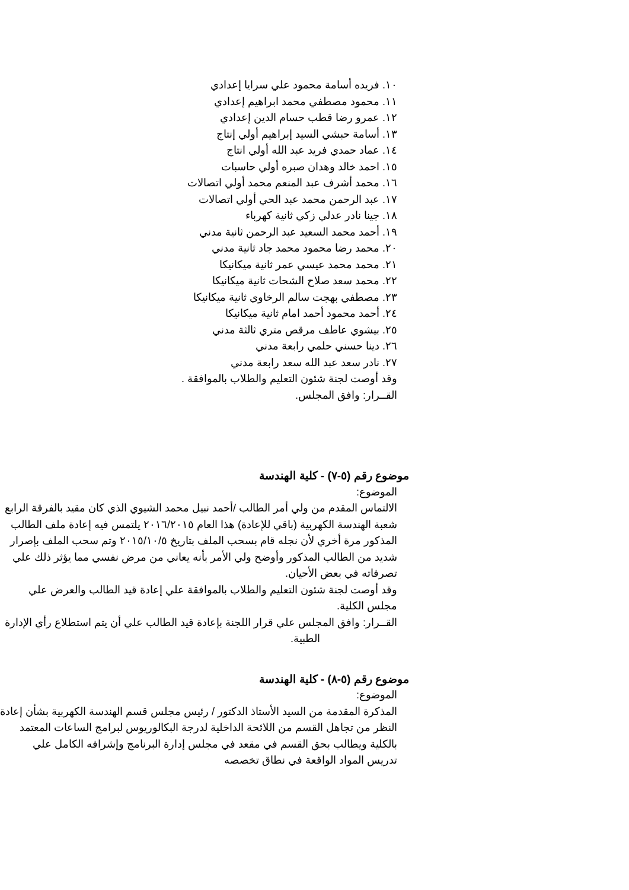١٠. فريده أسامة محمود علي سرايا إعدادي
١١. محمود مصطفي محمد ابراهيم إعدادي
١٢. عمرو رضا قطب حسام الدين إعدادي
١٣. أسامة حبشي السيد إبراهيم أولي إنتاج
١٤. عماد حمدي فريد عبد الله أولي انتاج
١٥. احمد خالد وهدان صبره أولي حاسبات
١٦. محمد أشرف عبد المنعم محمد أولي اتصالات
١٧. عبد الرحمن محمد عبد الحي أولي اتصالات
١٨. جينا نادر عدلي زكي ثانية كهرباء
١٩. أحمد محمد السعيد عبد الرحمن ثانية مدني
٢٠. محمد رضا محمود محمد جاد ثانية مدني
٢١. محمد محمد عيسي عمر ثانية ميكانيكا
٢٢. محمد سعد صلاح الشحات ثانية ميكانيكا
٢٣. مصطفي بهجت سالم الرخاوي ثانية ميكانيكا
٢٤. أحمد محمود أحمد امام ثانية ميكانيكا
٢٥. بيشوي عاطف مرقص متري ثالثة مدني
٢٦. دينا حسني حلمي رابعة مدني
٢٧. نادر سعد عبد الله سعد رابعة مدني
وقد أوصت لجنة شئون التعليم والطلاب بالموافقة .
القــرار: وافق المجلس.
موضوع رقم (٥-٧) - كلية الهندسة
الموضوع:
الالتماس المقدم من ولي أمر الطالب /أحمد نبيل محمد الشيوي الذي كان مقيد بالفرقة الرابع شعبة الهندسة الكهربية (باقي للإعادة) هذا العام ٢٠١٦/٢٠١٥ يلتمس فيه إعادة ملف الطالب المذكور مرة أخري لأن نجله قام بسحب الملف بتاريخ ٢٠١٥/١٠/٥ وتم سحب الملف بإصرار شديد من الطالب المذكور وأوضح ولي الأمر بأنه يعاني من مرض نفسي مما يؤثر ذلك علي تصرفاته في بعض الأحيان.
وقد أوصت لجنة شئون التعليم والطلاب بالموافقة علي إعادة قيد الطالب والعرض علي مجلس الكلية.
القــرار: وافق المجلس علي قرار اللجنة بإعادة قيد الطالب علي أن يتم استطلاع رأي الإدارة
الطبية.
موضوع رقم (٥-٨) - كلية الهندسة
الموضوع:
المذكرة المقدمة من السيد الأستاذ الدكتور / رئيس مجلس قسم الهندسة الكهربية بشأن إعادة النظر من تجاهل القسم من اللائحة الداخلية لدرجة البكالوريوس لبرامج الساعات المعتمد بالكلية ويطالب بحق القسم في مقعد في مجلس إدارة البرنامج وإشرافه الكامل علي تدريس المواد الواقعة في نطاق تخصصه